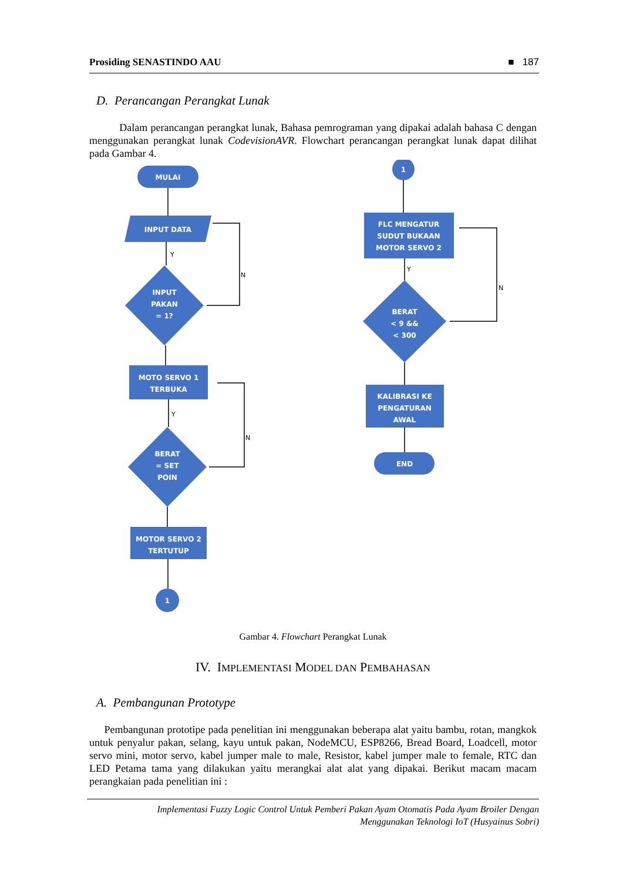Prosiding SENASTINDO AAU ■ 187
D. Perancangan Perangkat Lunak
Dalam perancangan perangkat lunak, Bahasa pemrograman yang dipakai adalah bahasa C dengan menggunakan perangkat lunak CodevisionAVR. Flowchart perancangan perangkat lunak dapat dilihat pada Gambar 4.
MULAI
INPUT DATA
INPUT
PAKAN
= 1?
MOTO SERVO 1
TERBUKA
BERAT
= SET
POIN
MOTOR SERVO 2
TERTUTUP
1
1
FLC MENGATUR
SUDUT BUKAAN
MOTOR SERVO 2
BERAT
< 9 &&
< 300
KALIBRASI KE
PENGATURAN
AWAL
END
Y
N
Y
N
Y
N
Gambar 4. Flowchart Perangkat Lunak
IV. IMPLEMENTASI MODEL DAN PEMBAHASAN
A. Pembangunan Prototype
Pembangunan prototipe pada penelitian ini menggunakan beberapa alat yaitu bambu, rotan, mangkok untuk penyalur pakan, selang, kayu untuk pakan, NodeMCU, ESP8266, Bread Board, Loadcell, motor servo mini, motor servo, kabel jumper male to male, Resistor, kabel jumper male to female, RTC dan LED Petama tama yang dilakukan yaitu merangkai alat alat yang dipakai. Berikut macam macam perangkaian pada penelitian ini :
Implementasi Fuzzy Logic Control Untuk Pemberi Pakan Ayam Otomatis Pada Ayam Broiler Dengan
Menggunakan Teknologi IoT (Husyainus Sobri)